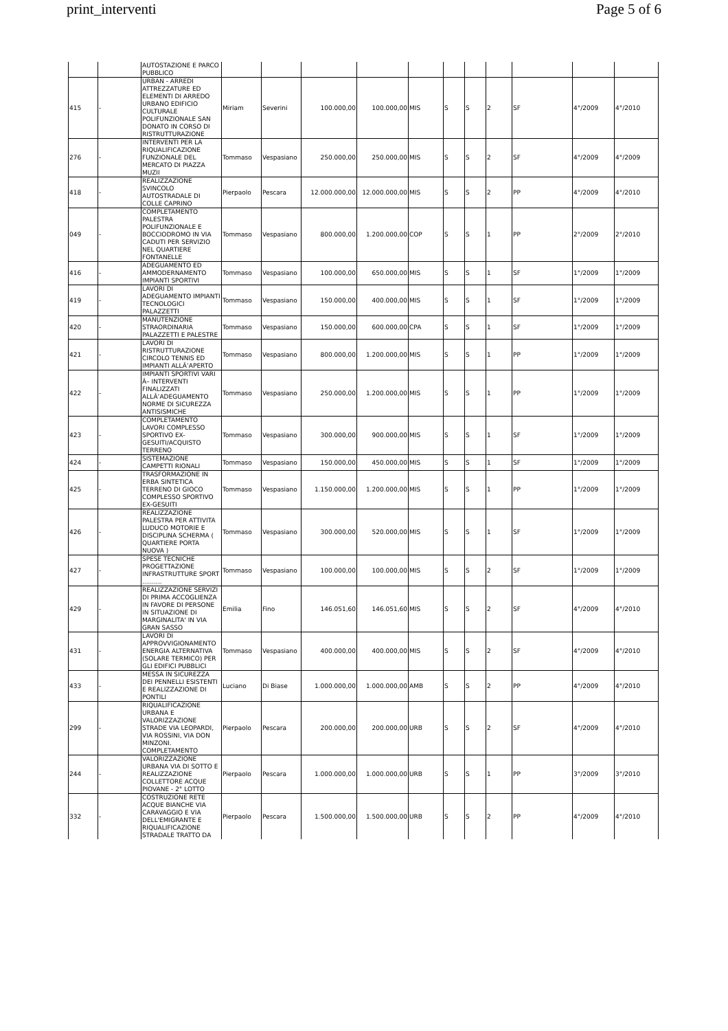print_interventi Page 5 of 6
| | | AUTOSTAZIONE E PARCO PUBBLICO | | | | | | | | | | | |
| 415 | - | URBAN - ARREDI ATTREZZATURE ED ELEMENTI DI ARREDO URBANO EDIFICIO CULTURALE POLIFUNZIONALE SAN DONATO IN CORSO DI RISTRUTTURAZIONE | Miriam | Severini | 100.000,00 | 100.000,00 | MIS | S | S | 2 | SF | 4°/2009 | 4°/2010 |
| 276 | - | INTERVENTI PER LA RIQUALIFICAZIONE FUNZIONALE DEL MERCATO DI PIAZZA MUZII | Tommaso | Vespasiano | 250.000,00 | 250.000,00 | MIS | S | S | 2 | SF | 4°/2009 | 4°/2009 |
| 418 | - | REALIZZAZIONE SVINCOLO AUTOSTRADALE DI COLLE CAPRINO | Pierpaolo | Pescara | 12.000.000,00 | 12.000.000,00 | MIS | S | S | 2 | PP | 4°/2009 | 4°/2010 |
| 049 | - | COMPLETAMENTO PALESTRA POLIFUNZIONALE E BOCCIODROMO IN VIA CADUTI PER SERVIZIO NEL QUARTIERE FONTANELLE | Tommaso | Vespasiano | 800.000,00 | 1.200.000,00 | COP | S | S | 1 | PP | 2°/2009 | 2°/2010 |
| 416 | - | ADEGUAMENTO ED AMMODERNAMENTO IMPIANTI SPORTIVI | Tommaso | Vespasiano | 100.000,00 | 650.000,00 | MIS | S | S | 1 | SF | 1°/2009 | 1°/2009 |
| 419 | - | LAVORI DI ADEGUAMENTO IMPIANTI TECNOLOGICI PALAZZETTI | Tommaso | Vespasiano | 150.000,00 | 400.000,00 | MIS | S | S | 1 | SF | 1°/2009 | 1°/2009 |
| 420 | - | MANUTENZIONE STRAORDINARIA PALAZZETTI E PALESTRE | Tommaso | Vespasiano | 150.000,00 | 600.000,00 | CPA | S | S | 1 | SF | 1°/2009 | 1°/2009 |
| 421 | - | LAVORI DI RISTRUTTURAZIONE CIRCOLO TENNIS ED IMPIANTI ALLÂ’APERTO | Tommaso | Vespasiano | 800.000,00 | 1.200.000,00 | MIS | S | S | 1 | PP | 1°/2009 | 1°/2009 |
| 422 | - | IMPIANTI SPORTIVI VARI Â– INTERVENTI FINALIZZATI ALLÂ’ADEGUAMENTO NORME DI SICUREZZA ANTISISMICHE | Tommaso | Vespasiano | 250.000,00 | 1.200.000,00 | MIS | S | S | 1 | PP | 1°/2009 | 1°/2009 |
| 423 | - | COMPLETAMENTO LAVORI COMPLESSO SPORTIVO EX-GESUITI/ACQUISTO TERRENO | Tommaso | Vespasiano | 300.000,00 | 900.000,00 | MIS | S | S | 1 | SF | 1°/2009 | 1°/2009 |
| 424 | - | SISTEMAZIONE CAMPETTI RIONALI | Tommaso | Vespasiano | 150.000,00 | 450.000,00 | MIS | S | S | 1 | SF | 1°/2009 | 1°/2009 |
| 425 | - | TRASFORMAZIONE IN ERBA SINTETICA TERRENO DI GIOCO COMPLESSO SPORTIVO EX-GESUITI | Tommaso | Vespasiano | 1.150.000,00 | 1.200.000,00 | MIS | S | S | 1 | PP | 1°/2009 | 1°/2009 |
| 426 | - | REALIZZAZIONE PALESTRA PER ATTIVITA LUDUCO MOTORIE E DISCIPLINA SCHERMA ( QUARTIERE PORTA NUOVA ) | Tommaso | Vespasiano | 300.000,00 | 520.000,00 | MIS | S | S | 1 | SF | 1°/2009 | 1°/2009 |
| 427 | - | SPESE TECNICHE PROGETTAZIONE INFRASTRUTTURE SPORT .......... | Tommaso | Vespasiano | 100.000,00 | 100.000,00 | MIS | S | S | 2 | SF | 1°/2009 | 1°/2009 |
| 429 | - | REALIZZAZIONE SERVIZI DI PRIMA ACCOGLIENZA IN FAVORE DI PERSONE IN SITUAZIONE DI MARGINALITA' IN VIA GRAN SASSO | Emilia | Fino | 146.051,60 | 146.051,60 | MIS | S | S | 2 | SF | 4°/2009 | 4°/2010 |
| 431 | - | LAVORI DI APPROVVIGIONAMENTO ENERGIA ALTERNATIVA (SOLARE TERMICO) PER GLI EDIFICI PUBBLICI | Tommaso | Vespasiano | 400.000,00 | 400.000,00 | MIS | S | S | 2 | SF | 4°/2009 | 4°/2010 |
| 433 | - | MESSA IN SICUREZZA DEI PENNELLI ESISTENTI E REALIZZAZIONE DI PONTILI | Luciano | Di Biase | 1.000.000,00 | 1.000.000,00 | AMB | S | S | 2 | PP | 4°/2009 | 4°/2010 |
| 299 | - | RIQUALIFICAZIONE URBANA E VALORIZZAZIONE STRADE VIA LEOPARDI, VIA ROSSINI, VIA DON MINZONI. COMPLETAMENTO | Pierpaolo | Pescara | 200.000,00 | 200.000,00 | URB | S | S | 2 | SF | 4°/2009 | 4°/2010 |
| 244 | - | VALORIZZAZIONE URBANA VIA DI SOTTO E REALIZZAZIONE COLLETTORE ACQUE PIOVANE - 2° LOTTO | Pierpaolo | Pescara | 1.000.000,00 | 1.000.000,00 | URB | S | S | 1 | PP | 3°/2009 | 3°/2010 |
| 332 | - | COSTRUZIONE RETE ACQUE BIANCHE VIA CARAVAGGIO E VIA DELL'EMIGRANTE E RIQUALIFICAZIONE STRADALE TRATTO DA | Pierpaolo | Pescara | 1.500.000,00 | 1.500.000,00 | URB | S | S | 2 | PP | 4°/2009 | 4°/2010 |